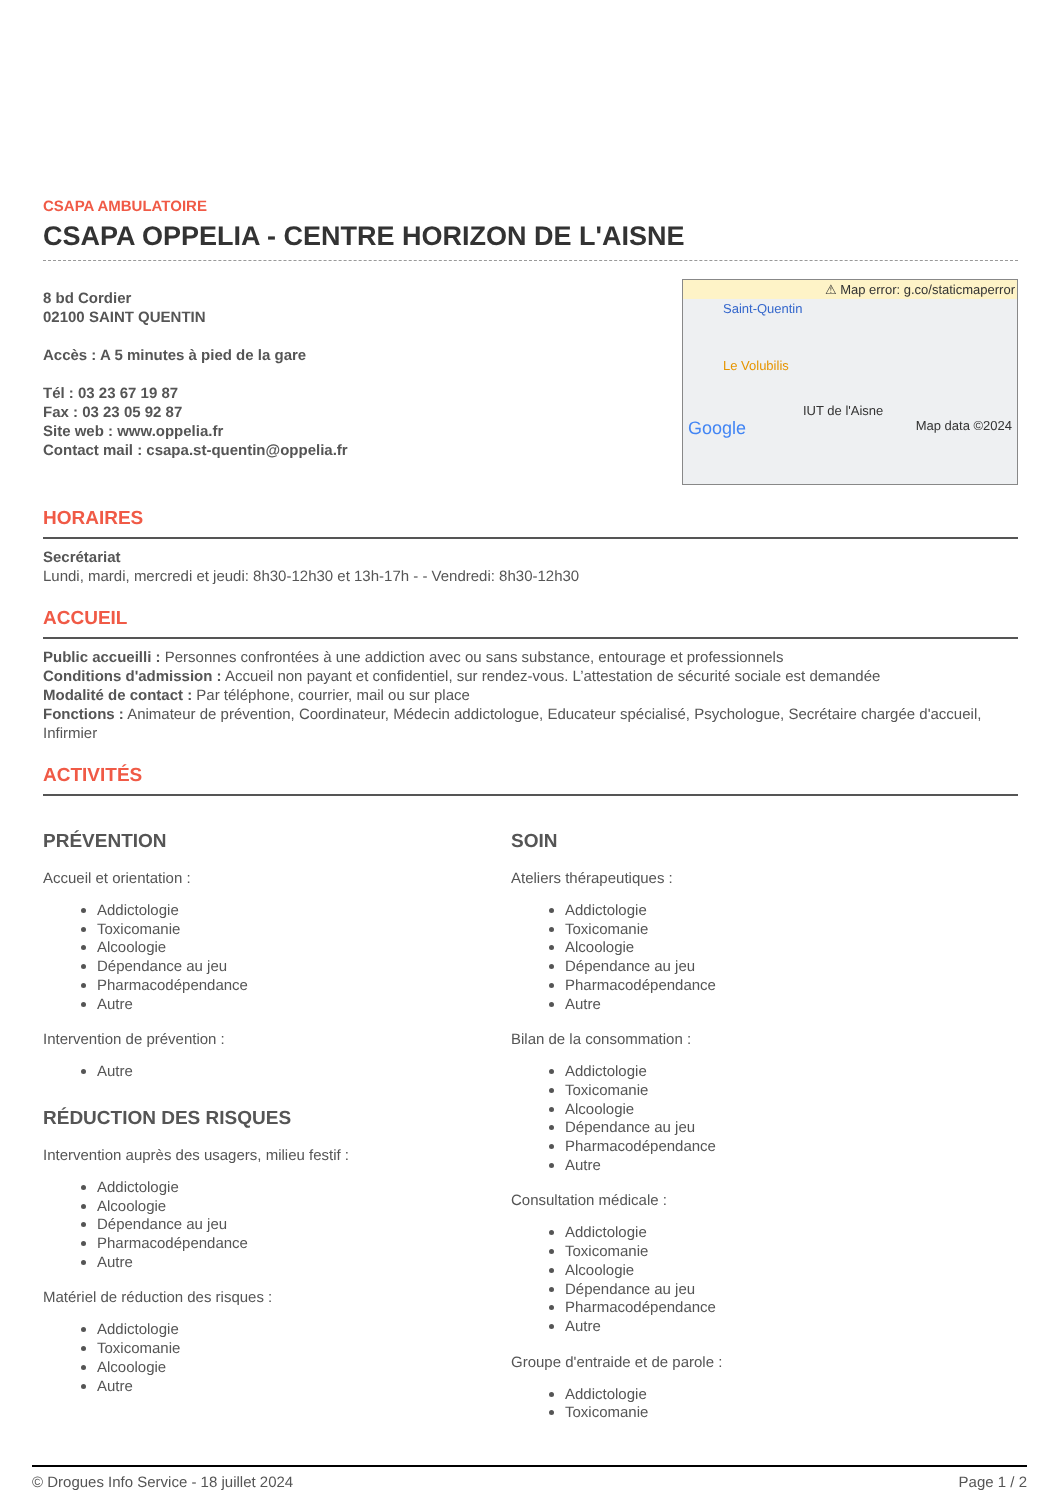CSAPA AMBULATOIRE
CSAPA OPPELIA - CENTRE HORIZON DE L'AISNE
8 bd Cordier
02100 SAINT QUENTIN
Accès : A 5 minutes à pied de la gare
Tél : 03 23 67 19 87
Fax : 03 23 05 92 87
Site web : www.oppelia.fr
Contact mail : csapa.st-quentin@oppelia.fr
⚠ Map error: g.co/staticmaperror
Saint-Quentin
Le Volubilis
IUT de l'Aisne
Google Map data ©2024
HORAIRES
Secrétariat
Lundi, mardi, mercredi et jeudi: 8h30-12h30 et 13h-17h - - Vendredi: 8h30-12h30
ACCUEIL
Public accueilli : Personnes confrontées à une addiction avec ou sans substance, entourage et professionnels
Conditions d'admission : Accueil non payant et confidentiel, sur rendez-vous. L’attestation de sécurité sociale est demandée
Modalité de contact : Par téléphone, courrier, mail ou sur place
Fonctions : Animateur de prévention, Coordinateur, Médecin addictologue, Educateur spécialisé, Psychologue, Secrétaire chargée d'accueil, Infirmier
ACTIVITÉS
PRÉVENTION
Accueil et orientation :
Addictologie
Toxicomanie
Alcoologie
Dépendance au jeu
Pharmacodépendance
Autre
Intervention de prévention :
Autre
RÉDUCTION DES RISQUES
Intervention auprès des usagers, milieu festif :
Addictologie
Alcoologie
Dépendance au jeu
Pharmacodépendance
Autre
Matériel de réduction des risques :
Addictologie
Toxicomanie
Alcoologie
Autre
SOIN
Ateliers thérapeutiques :
Addictologie
Toxicomanie
Alcoologie
Dépendance au jeu
Pharmacodépendance
Autre
Bilan de la consommation :
Addictologie
Toxicomanie
Alcoologie
Dépendance au jeu
Pharmacodépendance
Autre
Consultation médicale :
Addictologie
Toxicomanie
Alcoologie
Dépendance au jeu
Pharmacodépendance
Autre
Groupe d'entraide et de parole :
Addictologie
Toxicomanie
© Drogues Info Service - 18 juillet 2024 Page 1 / 2